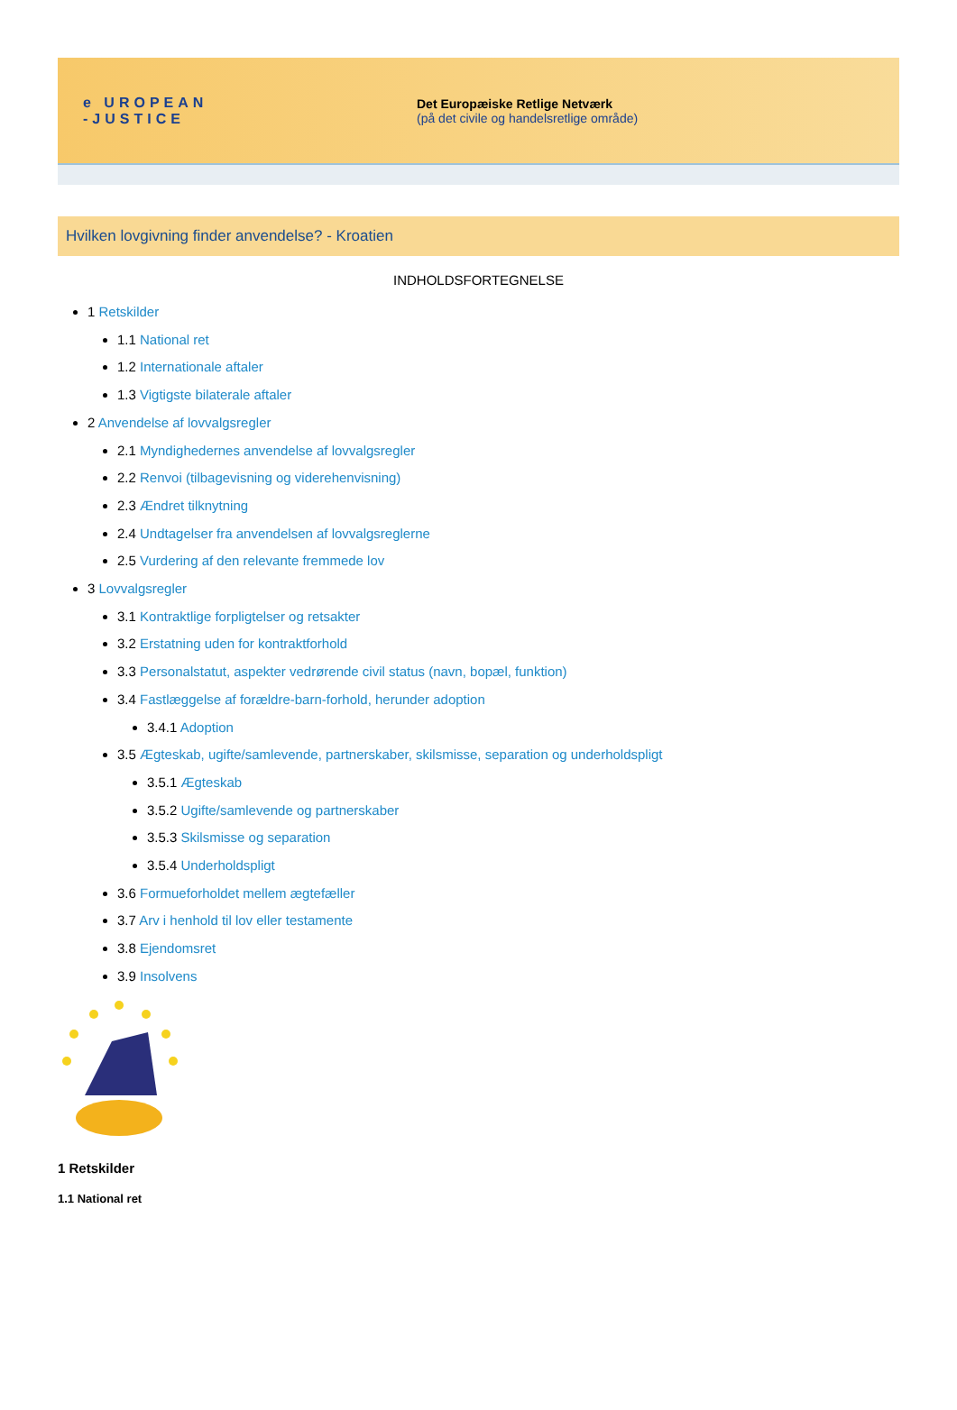e UROPEAN
-JUSTICE
Det Europæiske Retlige Netværk
(på det civile og handelsretlige område)
Hvilken lovgivning finder anvendelse? - Kroatien
INDHOLDSFORTEGNELSE
1 Retskilder
1.1 National ret
1.2 Internationale aftaler
1.3 Vigtigste bilaterale aftaler
2 Anvendelse af lovvalgsregler
2.1 Myndighedernes anvendelse af lovvalgsregler
2.2 Renvoi (tilbagevisning og viderehenvisning)
2.3 Ændret tilknytning
2.4 Undtagelser fra anvendelsen af lovvalgsreglerne
2.5 Vurdering af den relevante fremmede lov
3 Lovvalgsregler
3.1 Kontraktlige forpligtelser og retsakter
3.2 Erstatning uden for kontraktforhold
3.3 Personalstatut, aspekter vedrørende civil status (navn, bopæl, funktion)
3.4 Fastlæggelse af forældre-barn-forhold, herunder adoption
3.4.1 Adoption
3.5 Ægteskab, ugifte/samlevende, partnerskaber, skilsmisse, separation og underholdspligt
3.5.1 Ægteskab
3.5.2 Ugifte/samlevende og partnerskaber
3.5.3 Skilsmisse og separation
3.5.4 Underholdspligt
3.6 Formueforholdet mellem ægtefæller
3.7 Arv i henhold til lov eller testamente
3.8 Ejendomsret
3.9 Insolvens
1 Retskilder
1.1 National ret